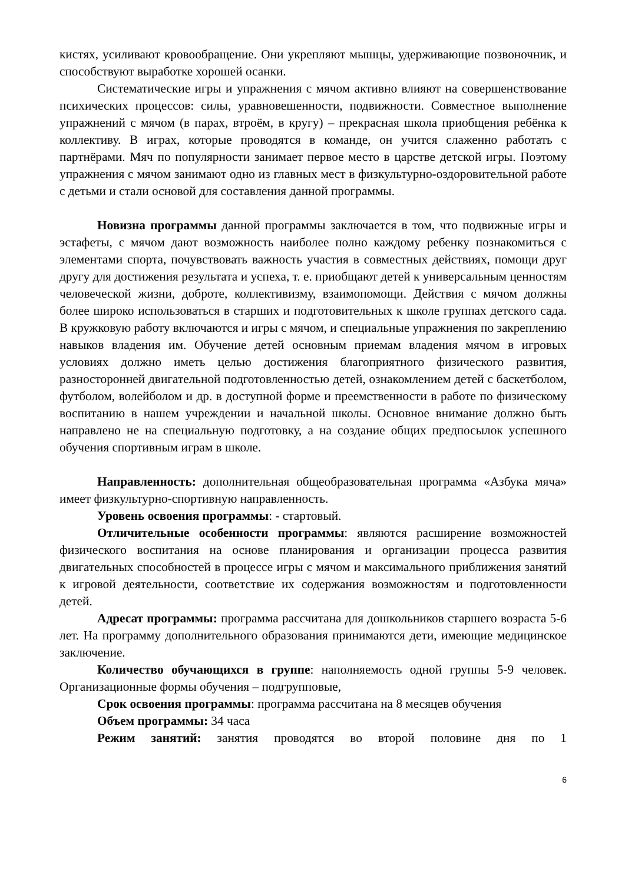кистях, усиливают кровообращение. Они укрепляют мышцы, удерживающие позвоночник, и способствуют выработке хорошей осанки.
Систематические игры и упражнения с мячом активно влияют на совершенствование психических процессов: силы, уравновешенности, подвижности. Совместное выполнение упражнений с мячом (в парах, втроём, в кругу) – прекрасная школа приобщения ребёнка к коллективу. В играх, которые проводятся в команде, он учится слаженно работать с партнёрами. Мяч по популярности занимает первое место в царстве детской игры. Поэтому упражнения с мячом занимают одно из главных мест в физкультурно-оздоровительной работе с детьми и стали основой для составления данной программы.
Новизна программы данной программы заключается в том, что подвижные игры и эстафеты, с мячом дают возможность наиболее полно каждому ребенку познакомиться с элементами спорта, почувствовать важность участия в совместных действиях, помощи друг другу для достижения результата и успеха, т. е. приобщают детей к универсальным ценностям человеческой жизни, доброте, коллективизму, взаимопомощи. Действия с мячом должны более широко использоваться в старших и подготовительных к школе группах детского сада. В кружковую работу включаются и игры с мячом, и специальные упражнения по закреплению навыков владения им. Обучение детей основным приемам владения мячом в игровых условиях должно иметь целью достижения благоприятного физического развития, разносторонней двигательной подготовленностью детей, ознакомлением детей с баскетболом, футболом, волейболом и др. в доступной форме и преемственности в работе по физическому воспитанию в нашем учреждении и начальной школы. Основное внимание должно быть направлено не на специальную подготовку, а на создание общих предпосылок успешного обучения спортивным играм в школе.
Направленность: дополнительная общеобразовательная программа «Азбука мяча» имеет физкультурно-спортивную направленность.
Уровень освоения программы: - стартовый.
Отличительные особенности программы: являются расширение возможностей физического воспитания на основе планирования и организации процесса развития двигательных способностей в процессе игры с мячом и максимального приближения занятий к игровой деятельности, соответствие их содержания возможностям и подготовленности детей.
Адресат программы: программа рассчитана для дошкольников старшего возраста 5-6 лет. На программу дополнительного образования принимаются дети, имеющие медицинское заключение.
Количество обучающихся в группе: наполняемость одной группы 5-9 человек. Организационные формы обучения – подгрупповые,
Срок освоения программы: программа рассчитана на 8 месяцев обучения
Объем программы: 34 часа
Режим занятий: занятия проводятся во второй половине дня по 1
6